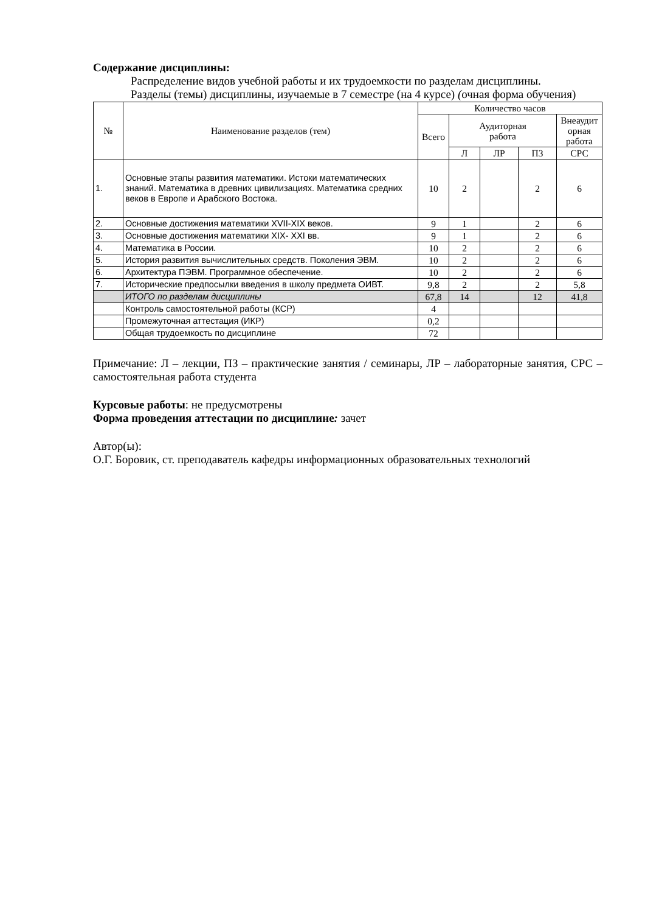Содержание дисциплины:
Распределение видов учебной работы и их трудоемкости по разделам дисциплины.
Разделы (темы) дисциплины, изучаемые в 7 семестре (на 4 курсе) (очная форма обучения)
| № | Наименование разделов (тем) | Количество часов | | | | |
| --- | --- | --- | --- | --- | --- | --- |
| | | Всего | Аудиторная работа | | | Внеаудит орная работа |
| | | | Л | ЛР | ПЗ | СРС |
| 1. | Основные этапы развития математики. Истоки математических знаний. Математика в древних цивилизациях. Математика средних веков в Европе и Арабского Востока. | 10 | 2 | | 2 | 6 |
| 2. | Основные достижения математики XVII-XIX веков. | 9 | 1 | | 2 | 6 |
| 3. | Основные достижения математики XIX- XXI вв. | 9 | 1 | | 2 | 6 |
| 4. | Математика в России. | 10 | 2 | | 2 | 6 |
| 5. | История развития вычислительных средств. Поколения ЭВМ. | 10 | 2 | | 2 | 6 |
| 6. | Архитектура ПЭВМ. Программное обеспечение. | 10 | 2 | | 2 | 6 |
| 7. | Исторические предпосылки введения в школу предмета ОИВТ. | 9,8 | 2 | | 2 | 5,8 |
| | ИТОГО по разделам дисциплины | 67,8 | 14 | | 12 | 41,8 |
| | Контроль самостоятельной работы (КСР) | 4 | | | | |
| | Промежуточная аттестация (ИКР) | 0,2 | | | | |
| | Общая трудоемкость по дисциплине | 72 | | | | |
Примечание: Л – лекции, ПЗ – практические занятия / семинары, ЛР – лабораторные занятия, СРС – самостоятельная работа студента
Курсовые работы: не предусмотрены
Форма проведения аттестации по дисциплине: зачет
Автор(ы):
О.Г. Боровик, ст. преподаватель кафедры информационных образовательных технологий